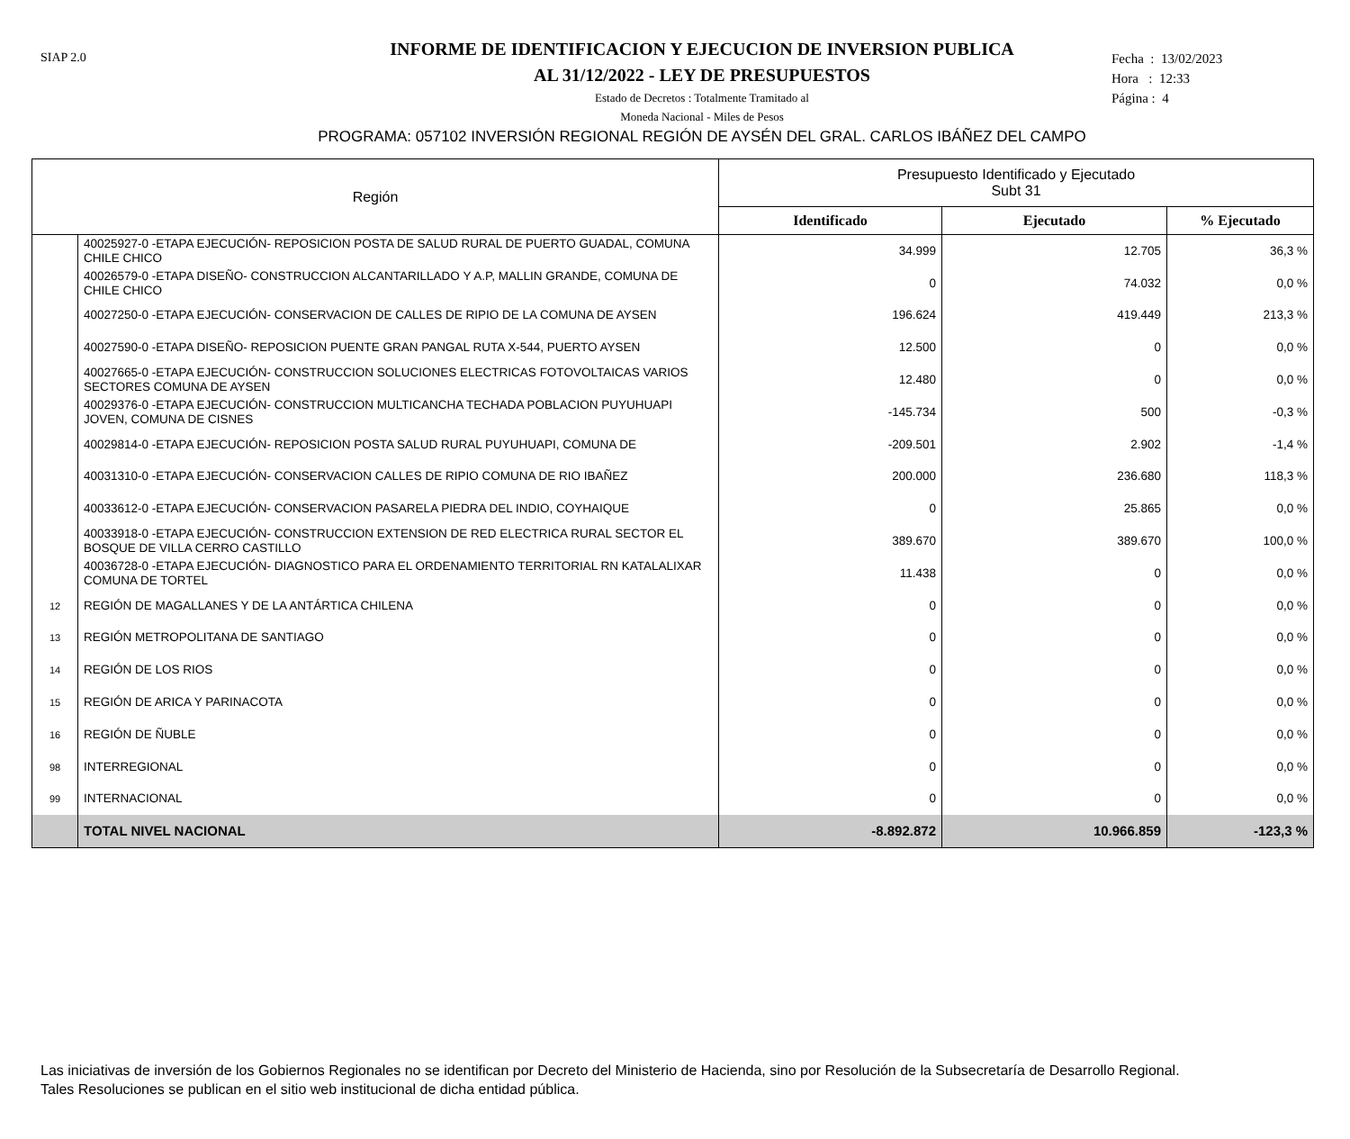SIAP 2.0
INFORME DE IDENTIFICACION Y EJECUCION DE INVERSION PUBLICA
AL 31/12/2022 - LEY DE PRESUPUESTOS
Estado de Decretos : Totalmente Tramitado al
Moneda Nacional - Miles de Pesos
Fecha : 13/02/2023
Hora : 12:33
Página : 4
PROGRAMA: 057102 INVERSIÓN REGIONAL REGIÓN DE AYSÉN DEL GRAL. CARLOS IBÁÑEZ DEL CAMPO
| Región | | Presupuesto Identificado y Ejecutado Subt 31 | | |
| --- | --- | --- | --- | --- |
| | | Identificado | Ejecutado | % Ejecutado |
| | 40025927-0 -ETAPA EJECUCIÓN- REPOSICION POSTA DE SALUD RURAL DE PUERTO GUADAL, COMUNA CHILE CHICO | 34.999 | 12.705 | 36,3 % |
| | 40026579-0 -ETAPA DISEÑO- CONSTRUCCION ALCANTARILLADO Y A.P, MALLIN GRANDE, COMUNA DE CHILE CHICO | 0 | 74.032 | 0,0 % |
| | 40027250-0 -ETAPA EJECUCIÓN- CONSERVACION DE CALLES DE RIPIO DE LA COMUNA DE AYSEN | 196.624 | 419.449 | 213,3 % |
| | 40027590-0 -ETAPA DISEÑO- REPOSICION PUENTE GRAN PANGAL RUTA X-544, PUERTO AYSEN | 12.500 | 0 | 0,0 % |
| | 40027665-0 -ETAPA EJECUCIÓN- CONSTRUCCION SOLUCIONES ELECTRICAS FOTOVOLTAICAS VARIOS SECTORES COMUNA DE AYSEN | 12.480 | 0 | 0,0 % |
| | 40029376-0 -ETAPA EJECUCIÓN- CONSTRUCCION MULTICANCHA TECHADA POBLACION PUYUHUAPI JOVEN, COMUNA DE CISNES | -145.734 | 500 | -0,3 % |
| | 40029814-0 -ETAPA EJECUCIÓN- REPOSICION POSTA SALUD RURAL PUYUHUAPI, COMUNA DE | -209.501 | 2.902 | -1,4 % |
| | 40031310-0 -ETAPA EJECUCIÓN- CONSERVACION CALLES DE RIPIO COMUNA DE RIO IBAÑEZ | 200.000 | 236.680 | 118,3 % |
| | 40033612-0 -ETAPA EJECUCIÓN- CONSERVACION PASARELA PIEDRA DEL INDIO, COYHAIQUE | 0 | 25.865 | 0,0 % |
| | 40033918-0 -ETAPA EJECUCIÓN- CONSTRUCCION EXTENSION DE RED ELECTRICA RURAL SECTOR EL BOSQUE DE VILLA CERRO CASTILLO | 389.670 | 389.670 | 100,0 % |
| | 40036728-0 -ETAPA EJECUCIÓN- DIAGNOSTICO PARA EL ORDENAMIENTO TERRITORIAL RN KATALALIXAR COMUNA DE TORTEL | 11.438 | 0 | 0,0 % |
| 12 | REGIÓN DE MAGALLANES Y DE LA ANTÁRTICA CHILENA | 0 | 0 | 0,0 % |
| 13 | REGIÓN METROPOLITANA DE SANTIAGO | 0 | 0 | 0,0 % |
| 14 | REGIÓN DE LOS RIOS | 0 | 0 | 0,0 % |
| 15 | REGIÓN DE ARICA Y PARINACOTA | 0 | 0 | 0,0 % |
| 16 | REGIÓN DE ÑUBLE | 0 | 0 | 0,0 % |
| 98 | INTERREGIONAL | 0 | 0 | 0,0 % |
| 99 | INTERNACIONAL | 0 | 0 | 0,0 % |
| | TOTAL NIVEL NACIONAL | -8.892.872 | 10.966.859 | -123,3 % |
Las iniciativas de inversión de los Gobiernos Regionales no se identifican por Decreto del Ministerio de Hacienda, sino por Resolución de la Subsecretaría de Desarrollo Regional.
Tales Resoluciones se publican en el sitio web institucional de dicha entidad pública.